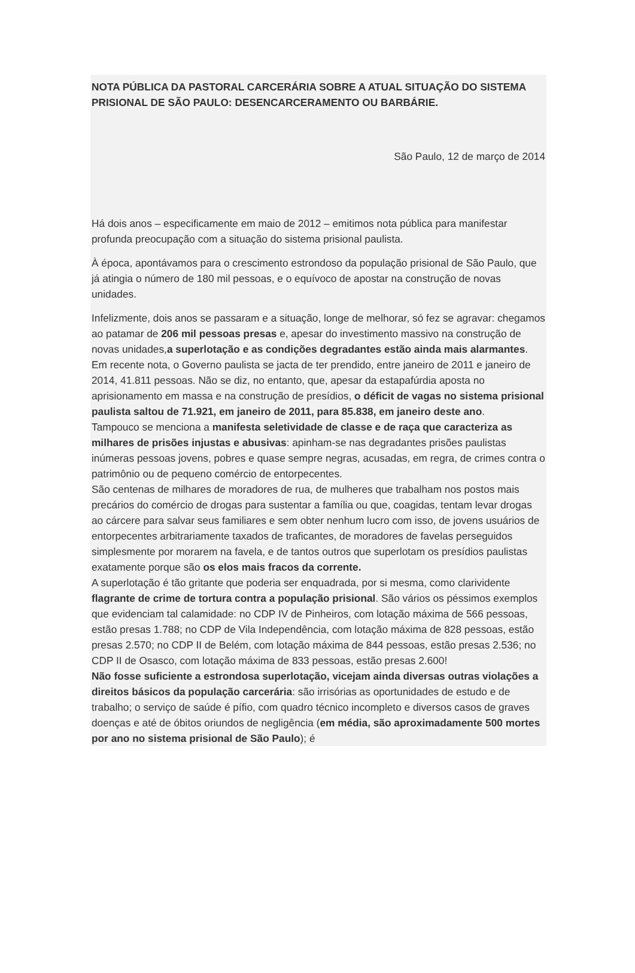NOTA PÚBLICA DA PASTORAL CARCERÁRIA SOBRE A ATUAL SITUAÇÃO DO SISTEMA PRISIONAL DE SÃO PAULO: DESENCARCERAMENTO OU BARBÁRIE.
São Paulo, 12 de março de 2014
Há dois anos – especificamente em maio de 2012 – emitimos nota pública para manifestar profunda preocupação com a situação do sistema prisional paulista.
À época, apontávamos para o crescimento estrondoso da população prisional de São Paulo, que já atingia o número de 180 mil pessoas, e o equívoco de apostar na construção de novas unidades.
Infelizmente, dois anos se passaram e a situação, longe de melhorar, só fez se agravar: chegamos ao patamar de 206 mil pessoas presas e, apesar do investimento massivo na construção de novas unidades,a superlotação e as condições degradantes estão ainda mais alarmantes.
Em recente nota, o Governo paulista se jacta de ter prendido, entre janeiro de 2011 e janeiro de 2014, 41.811 pessoas. Não se diz, no entanto, que, apesar da estapafúrdia aposta no aprisionamento em massa e na construção de presídios, o déficit de vagas no sistema prisional paulista saltou de 71.921, em janeiro de 2011, para 85.838, em janeiro deste ano.
Tampouco se menciona a manifesta seletividade de classe e de raça que caracteriza as milhares de prisões injustas e abusivas: apinham-se nas degradantes prisões paulistas inúmeras pessoas jovens, pobres e quase sempre negras, acusadas, em regra, de crimes contra o patrimônio ou de pequeno comércio de entorpecentes.
São centenas de milhares de moradores de rua, de mulheres que trabalham nos postos mais precários do comércio de drogas para sustentar a família ou que, coagidas, tentam levar drogas ao cárcere para salvar seus familiares e sem obter nenhum lucro com isso, de jovens usuários de entorpecentes arbitrariamente taxados de traficantes, de moradores de favelas perseguidos simplesmente por morarem na favela, e de tantos outros que superlotam os presídios paulistas exatamente porque são os elos mais fracos da corrente.
A superlotação é tão gritante que poderia ser enquadrada, por si mesma, como clarividente flagrante de crime de tortura contra a população prisional. São vários os péssimos exemplos que evidenciam tal calamidade: no CDP IV de Pinheiros, com lotação máxima de 566 pessoas, estão presas 1.788; no CDP de Vila Independência, com lotação máxima de 828 pessoas, estão presas 2.570; no CDP II de Belém, com lotação máxima de 844 pessoas, estão presas 2.536; no CDP II de Osasco, com lotação máxima de 833 pessoas, estão presas 2.600!
Não fosse suficiente a estrondosa superlotação, vicejam ainda diversas outras violações a direitos básicos da população carcerária: são irrisórias as oportunidades de estudo e de trabalho; o serviço de saúde é pífio, com quadro técnico incompleto e diversos casos de graves doenças e até de óbitos oriundos de negligência (em média, são aproximadamente 500 mortes por ano no sistema prisional de São Paulo); é